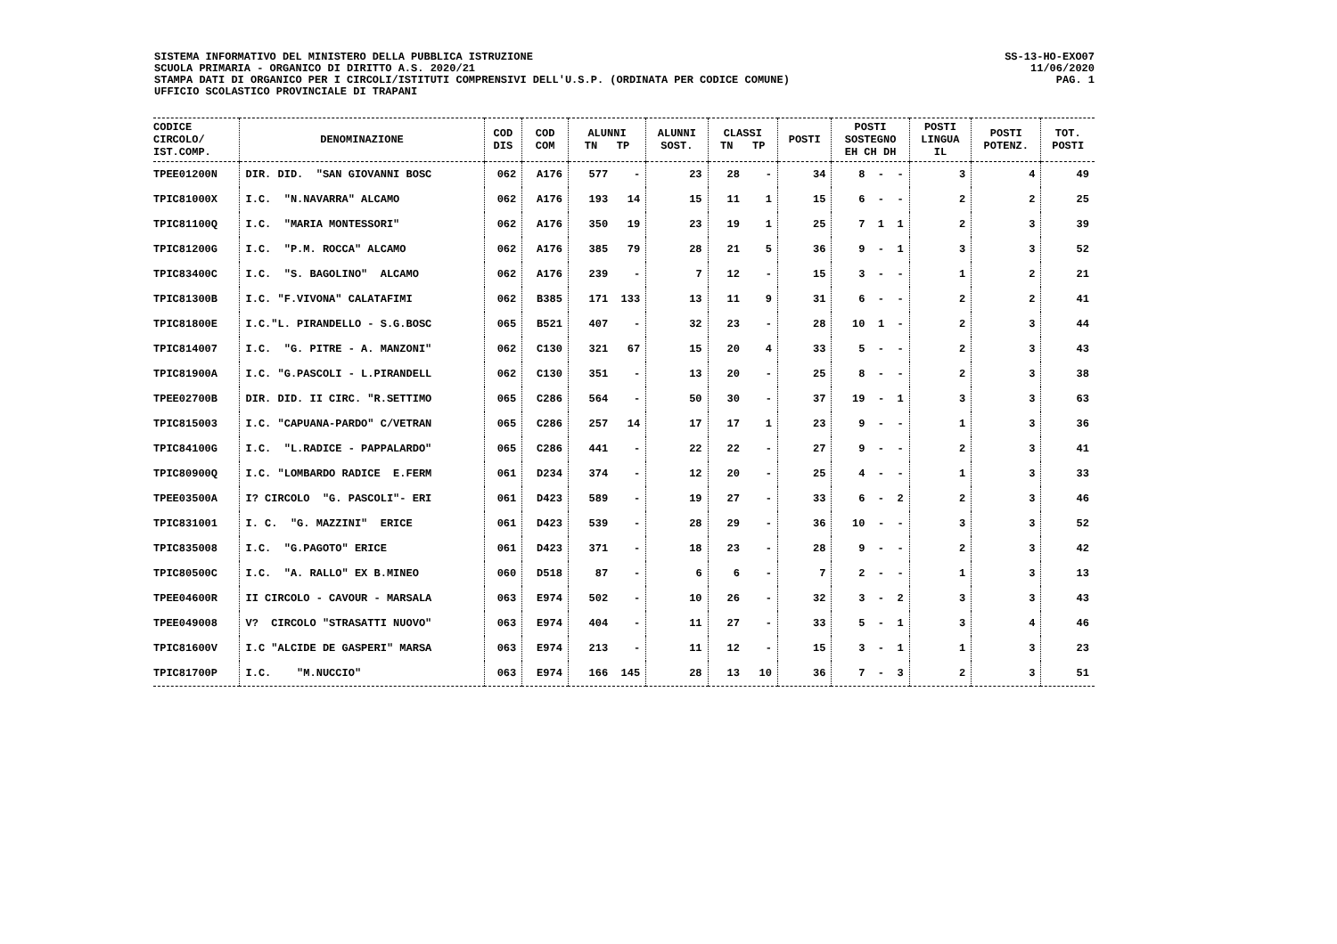SISTEMA INFORMATIVO DEL MINISTERO DELLA PUBBLICA ISTRUZIONE
SCUOLA PRIMARIA - ORGANICO DI DIRITTO A.S. 2020/21
STAMPA DATI DI ORGANICO PER I CIRCOLI/ISTITUTI COMPRENSIVI DELL'U.S.P. (ORDINATA PER CODICE COMUNE)
UFFICIO SCOLASTICO PROVINCIALE DI TRAPANI
SS-13-HO-EXO07
11/06/2020
PAG. 1
| CODICE CIRCOLO/ IST.COMP. | DENOMINAZIONE | COD DIS | COD COM | ALUNNI TN TP | ALUNNI SOST. | CLASSI TN TP | POSTI | POSTI SOSTEGNO EH CH DH | POSTI LINGUA IL | POSTI POTENZ. | TOT. POSTI |
| --- | --- | --- | --- | --- | --- | --- | --- | --- | --- | --- | --- |
| TPEE01200N | DIR. DID. "SAN GIOVANNI BOSC | 062 | A176 | 577 - | 23 | 28 - | 34 | 8 - - | 3 | 4 | 49 |
| TPIC81000X | I.C. "N.NAVARRA" ALCAMO | 062 | A176 | 193 14 | 15 | 11 1 | 15 | 6 - - | 2 | 2 | 25 |
| TPIC81100Q | I.C. "MARIA MONTESSORI" | 062 | A176 | 350 19 | 23 | 19 1 | 25 | 7 1 1 | 2 | 3 | 39 |
| TPIC81200G | I.C. "P.M. ROCCA" ALCAMO | 062 | A176 | 385 79 | 28 | 21 5 | 36 | 9 - 1 | 3 | 3 | 52 |
| TPIC83400C | I.C. "S. BAGOLINO" ALCAMO | 062 | A176 | 239 - | 7 | 12 - | 15 | 3 - - | 1 | 2 | 21 |
| TPIC81300B | I.C. "F.VIVONA" CALATAFIMI | 062 | B385 | 171 133 | 13 | 11 9 | 31 | 6 - - | 2 | 2 | 41 |
| TPIC81800E | I.C."L. PIRANDELLO - S.G.BOSC | 065 | B521 | 407 - | 32 | 23 - | 28 | 10 1 - | 2 | 3 | 44 |
| TPIC814007 | I.C. "G. PITRE - A. MANZONI" | 062 | C130 | 321 67 | 15 | 20 4 | 33 | 5 - - | 2 | 3 | 43 |
| TPIC81900A | I.C. "G.PASCOLI - L.PIRANDELL | 062 | C130 | 351 - | 13 | 20 - | 25 | 8 - - | 2 | 3 | 38 |
| TPEE02700B | DIR. DID. II CIRC. "R.SETTIMO | 065 | C286 | 564 - | 50 | 30 - | 37 | 19 - 1 | 3 | 3 | 63 |
| TPIC815003 | I.C. "CAPUANA-PARDO" C/VETRAN | 065 | C286 | 257 14 | 17 | 17 1 | 23 | 9 - - | 1 | 3 | 36 |
| TPIC84100G | I.C. "L.RADICE - PAPPALARDO" | 065 | C286 | 441 - | 22 | 22 - | 27 | 9 - - | 2 | 3 | 41 |
| TPIC80900Q | I.C. "LOMBARDO RADICE E.FERM | 061 | D234 | 374 - | 12 | 20 - | 25 | 4 - - | 1 | 3 | 33 |
| TPEE03500A | I? CIRCOLO "G. PASCOLI"- ERI | 061 | D423 | 589 - | 19 | 27 - | 33 | 6 - 2 | 2 | 3 | 46 |
| TPIC831001 | I. C. "G. MAZZINI" ERICE | 061 | D423 | 539 - | 28 | 29 - | 36 | 10 - - | 3 | 3 | 52 |
| TPIC835008 | I.C. "G.PAGOTO" ERICE | 061 | D423 | 371 - | 18 | 23 - | 28 | 9 - - | 2 | 3 | 42 |
| TPIC80500C | I.C. "A. RALLO" EX B.MINEO | 060 | D518 | 87 - | 6 | 6 - | 7 | 2 - - | 1 | 3 | 13 |
| TPEE04600R | II CIRCOLO - CAVOUR - MARSALA | 063 | E974 | 502 - | 10 | 26 - | 32 | 3 - 2 | 3 | 3 | 43 |
| TPEE049008 | V? CIRCOLO "STRASATTI NUOVO" | 063 | E974 | 404 - | 11 | 27 - | 33 | 5 - 1 | 3 | 4 | 46 |
| TPIC81600V | I.C "ALCIDE DE GASPERI" MARSA | 063 | E974 | 213 - | 11 | 12 - | 15 | 3 - 1 | 1 | 3 | 23 |
| TPIC81700P | I.C. "M.NUCCIO" | 063 | E974 | 166 145 | 28 | 13 10 | 36 | 7 - 3 | 2 | 3 | 51 |